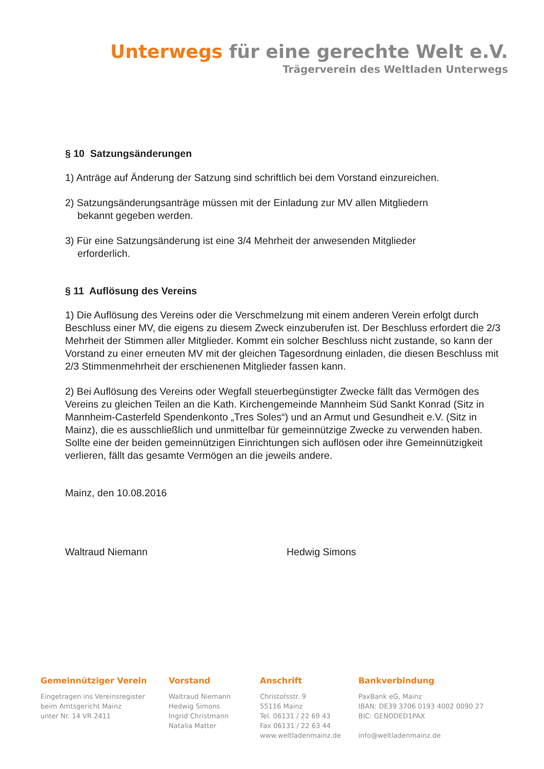Unterwegs für eine gerechte Welt e.V.
Trägerverein des Weltladen Unterwegs
§ 10 Satzungsänderungen
1) Anträge auf Änderung der Satzung sind schriftlich bei dem Vorstand einzureichen.
2) Satzungsänderungsanträge müssen mit der Einladung zur MV allen Mitgliedern
bekannt gegeben werden.
3) Für eine Satzungsänderung ist eine 3/4 Mehrheit der anwesenden Mitglieder
erforderlich.
§ 11 Auflösung des Vereins
1) Die Auflösung des Vereins oder die Verschmelzung mit einem anderen Verein erfolgt durch Beschluss einer MV, die eigens zu diesem Zweck einzuberufen ist. Der Beschluss erfordert die 2/3 Mehrheit der Stimmen aller Mitglieder. Kommt ein solcher Beschluss nicht zustande, so kann der Vorstand zu einer erneuten MV mit der gleichen Tagesordnung einladen, die diesen Beschluss mit 2/3 Stimmenmehrheit der erschienenen Mitglieder fassen kann.
2) Bei Auflösung des Vereins oder Wegfall steuerbegünstigter Zwecke fällt das Vermögen des Vereins zu gleichen Teilen an die Kath. Kirchengemeinde Mannheim Süd Sankt Konrad (Sitz in Mannheim-Casterfeld Spendenkonto „Tres Soles“) und an Armut und Gesundheit e.V. (Sitz in Mainz), die es ausschließlich und unmittelbar für gemeinnützige Zwecke zu verwenden haben. Sollte eine der beiden gemeinnützigen Einrichtungen sich auflösen oder ihre Gemeinnützigkeit verlieren, fällt das gesamte Vermögen an die jeweils andere.
Mainz, den 10.08.2016
Waltraud Niemann Hedwig Simons
Gemeinnütziger Verein
Eingetragen ins Vereinsregister
beim Amtsgericht Mainz
unter Nr. 14 VR 2411
Vorstand
Waltraud Niemann
Hedwig Simons
Ingrid Christmann
Natalia Matter
Anschrift
Christofsstr. 9
55116 Mainz
Tel. 06131 / 22 69 43
Fax 06131 / 22 63 44
www.weltladenmainz.de
Bankverbindung
PaxBank eG, Mainz
IBAN: DE39 3706 0193 4002 0090 27
BIC: GENODED1PAX
info@weltladenmainz.de